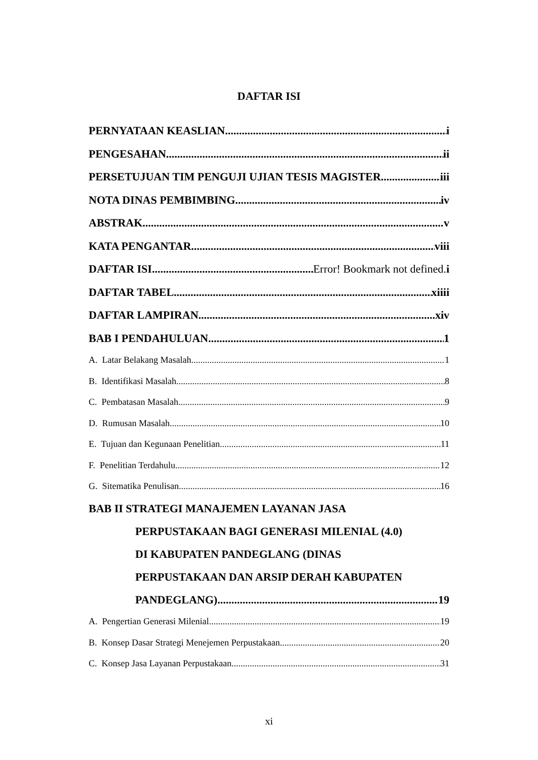DAFTAR ISI
PERNYATAAN KEASLIAN i
PENGESAHAN ii
PERSETUJUAN TIM PENGUJI UJIAN TESIS MAGISTER iii
NOTA DINAS PEMBIMBING iv
ABSTRAK v
KATA PENGANTAR viii
DAFTAR ISI Error! Bookmark not defined. i
DAFTAR TABEL xiiii
DAFTAR LAMPIRAN xiv
BAB I PENDAHULUAN 1
A. Latar Belakang Masalah 1
B. Identifikasi Masalah 8
C. Pembatasan Masalah 9
D. Rumusan Masalah. 10
E. Tujuan dan Kegunaan Penelitian 11
F. Penelitian Terdahulu 12
G. Sitematika Penulisan 16
BAB II STRATEGI MANAJEMEN LAYANAN JASA
PERPUSTAKAAN BAGI GENERASI MILENIAL (4.0)
DI KABUPATEN PANDEGLANG (DINAS
PERPUSTAKAAN DAN ARSIP DERAH KABUPATEN
PANDEGLANG) 19
A. Pengertian Generasi Milenial 19
B. Konsep Dasar Strategi Menejemen Perpustakaan 20
C. Konsep Jasa Layanan Perpustakaan 31
xi